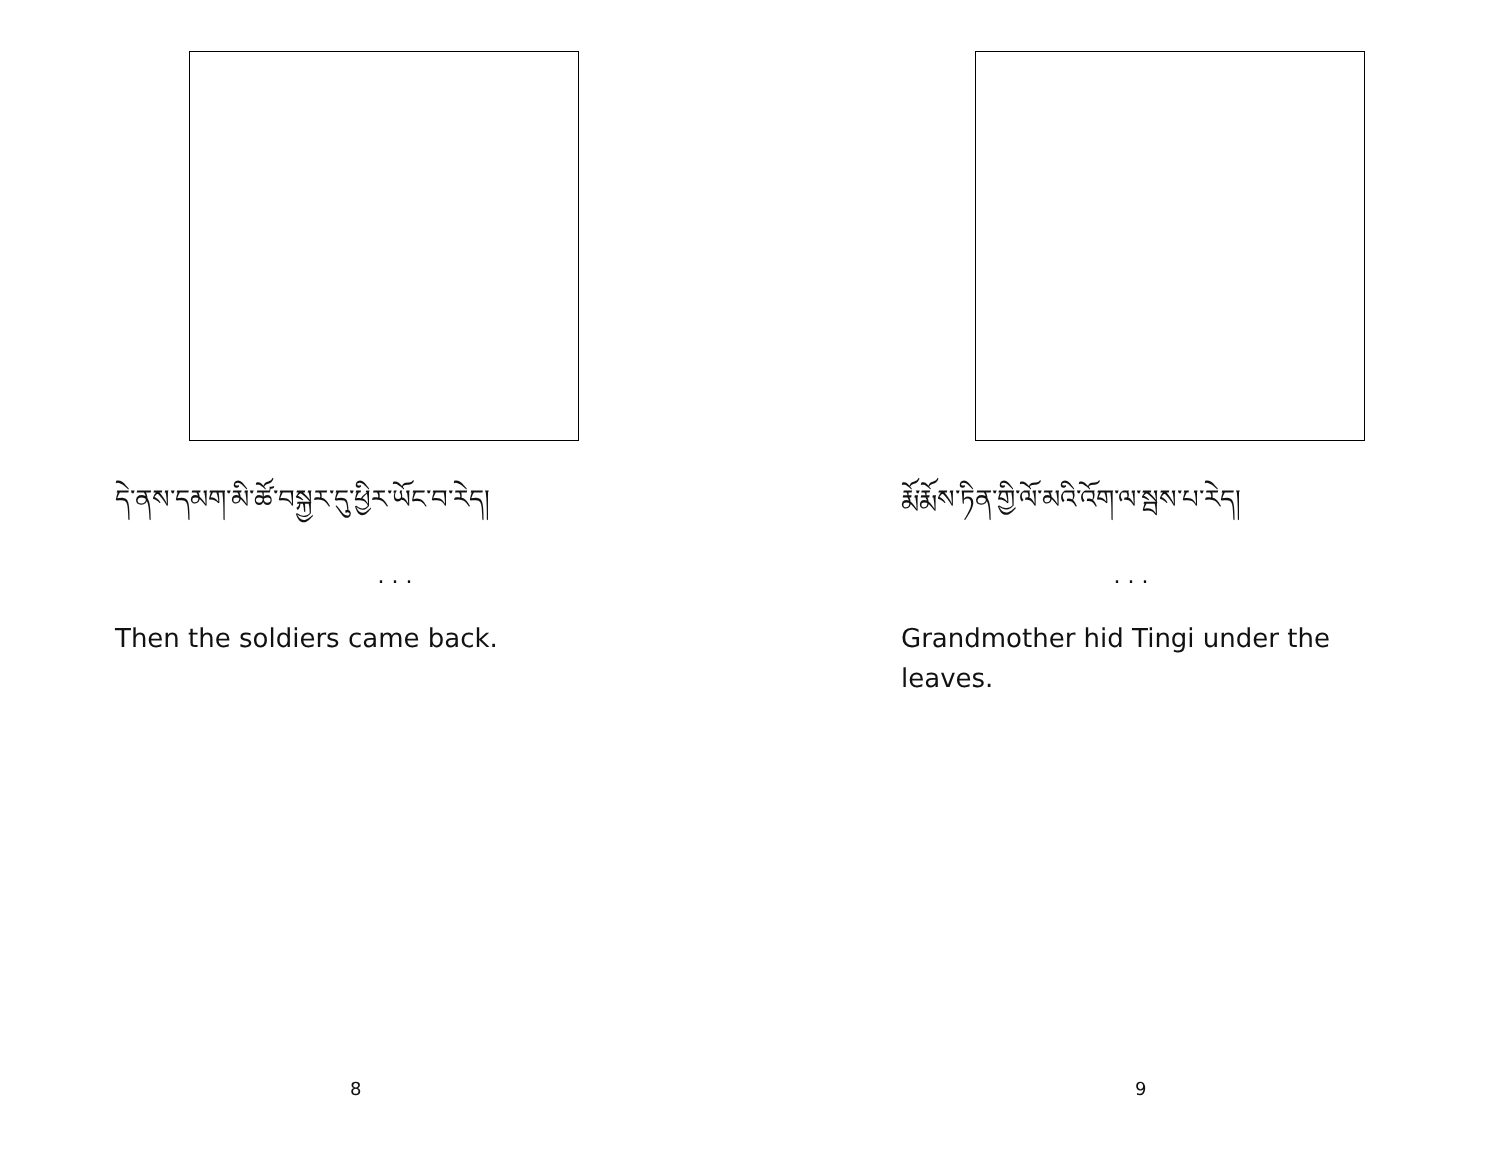དེ་ནས་དམག་མི་ཚོ་བསྐྱར་དུ་ཕྱིར་ཡོང་བ་རེད།
. . .
Then the soldiers came back.
8
རྨོ་རྨོས་ཏིན་གྱི་ལོ་མའི་འོག་ལ་སྦས་པ་རེད།
. . .
Grandmother hid Tingi under the leaves.
9